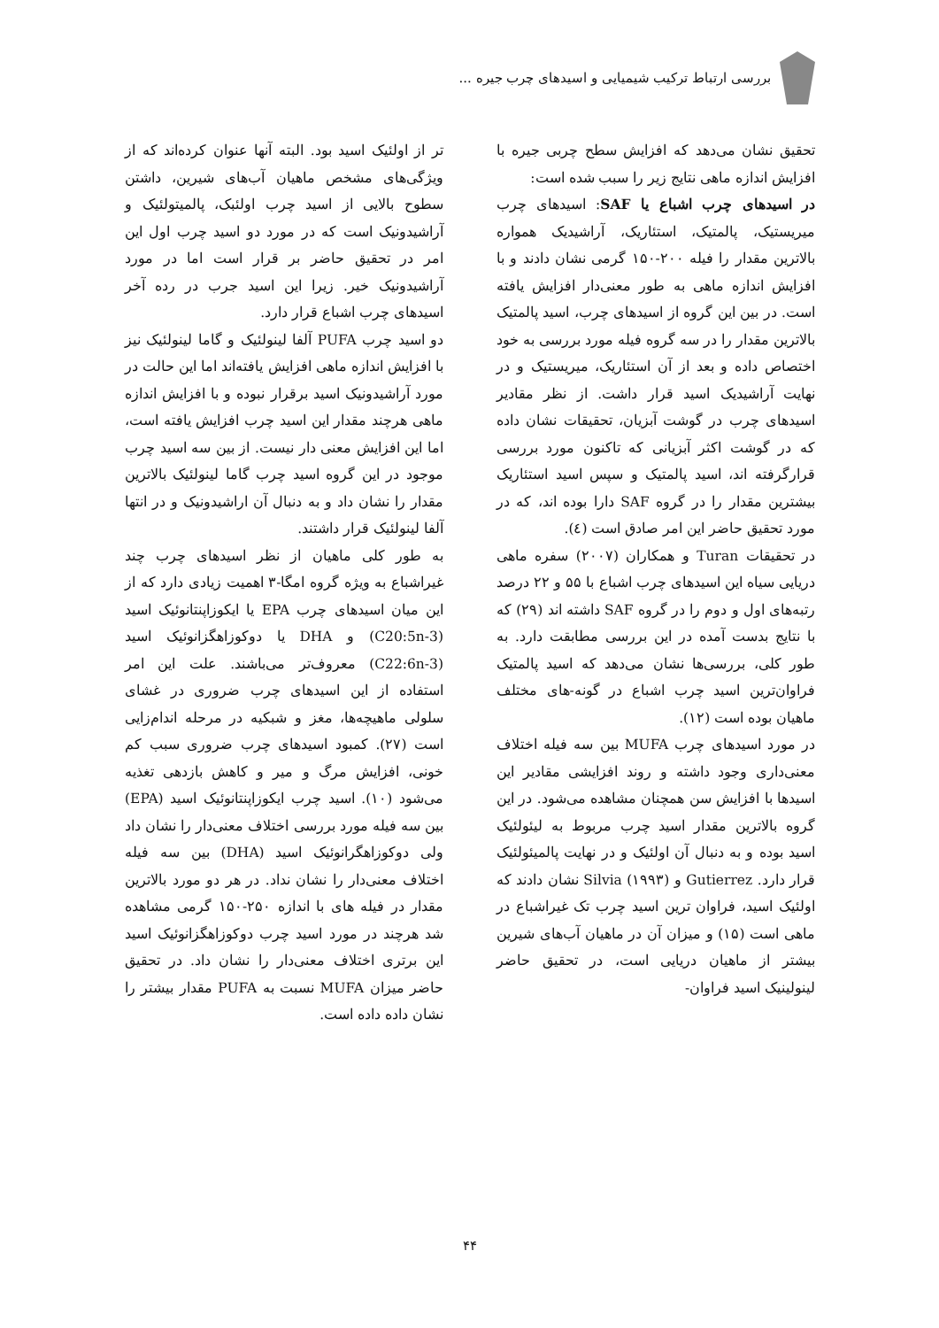بررسی ارتباط ترکیب شیمیایی و اسیدهای چرب جیره ...
تحقیق نشان می‌دهد که افزایش سطح چربی جیره با افزایش اندازه ماهی نتایج زیر را سبب شده است:
در اسیدهای چرب اشباع یا SAF: اسیدهای چرب میریستیک، پالمتیک، استئاریک، آراشیدیک همواره بالاترین مقدار را فیله ۲۰۰-۱۵۰ گرمی نشان دادند و با افزایش اندازه ماهی به طور معنی‌دار افزایش یافته است. در بین این گروه از اسیدهای چرب، اسید پالمتیک بالاترین مقدار را در سه گروه فیله مورد بررسی به خود اختصاص داده و بعد از آن استئاریک، میریستیک و در نهایت آراشیدیک اسید قرار داشت. از نظر مقادیر اسیدهای چرب در گوشت آبزیان، تحقیقات نشان داده که در گوشت اکثر آبزیانی که تاکنون مورد بررسی قرارگرفته اند، اسید پالمتیک و سپس اسید استئاریک بیشترین مقدار را در گروه SAF دارا بوده اند، که در مورد تحقیق حاضر این امر صادق است (٤).
در تحقیقات Turan و همکاران (۲۰۰۷) سفره ماهی دریایی سیاه این اسیدهای چرب اشباع با ۵۵ و ۲۲ درصد رتبه‌های اول و دوم را در گروه SAF داشته اند (۲۹) که با نتایج بدست آمده در این بررسی مطابقت دارد. به طور کلی، بررسی‌ها نشان می‌دهد که اسید پالمتیک فراوان‌ترین اسید چرب اشباع در گونه-های مختلف ماهیان بوده است (۱۲).
در مورد اسیدهای چرب MUFA بین سه فیله اختلاف معنی‌داری وجود داشته و روند افزایشی مقادیر این اسیدها با افزایش سن همچنان مشاهده می‌شود. در این گروه بالاترین مقدار اسید چرب مربوط به لیئولئیک اسید بوده و به دنبال آن اولئیک و در نهایت پالمیئولئیک قرار دارد. Gutierrez و Silvia (۱۹۹۳) نشان دادند که اولئیک اسید، فراوان ترین اسید چرب تک غیراشباع در ماهی است (۱۵) و میزان آن در ماهیان آب‌های شیرین بیشتر از ماهیان دریایی است، در تحقیق حاضر لینولینیک اسید فراوان-
تر از اولئیک اسید بود. البته آنها عنوان کرده‌اند که از ویژگی‌های مشخص ماهیان آب‌های شیرین، داشتن سطوح بالایی از اسید چرب اولئبک، پالمیتولئیک و آراشیدونیک است که در مورد دو اسید چرب اول این امر در تحقیق حاضر بر قرار است اما در مورد آراشیدونیک خیر. زیرا این اسید جرب در رده آخر اسیدهای چرب اشباع قرار دارد.
دو اسید چرب PUFA آلفا لینولئیک و گاما لینولئیک نیز با افزایش اندازه ماهی افزایش یافته‌اند اما این حالت در مورد آراشیدونیک اسید برقرار نبوده و با افزایش اندازه ماهی هرچند مقدار این اسید چرب افزایش یافته است، اما این افزایش معنی دار نیست. از بین سه اسید چرب موجود در این گروه اسید چرب گاما لینولئیک بالاترین مقدار را نشان داد و به دنبال آن اراشیدونیک و در انتها آلفا لینولئیک قرار داشتند.
به طور کلی ماهیان از نظر اسیدهای چرب چند غیراشباع به ویژه گروه امگا-۳ اهمیت زیادی دارد که از این میان اسیدهای چرب EPA یا ایکوزاپنتانوئیک اسید (C20:5n-3) و DHA یا دوکوزاهگزانوئیک اسید (C22:6n-3) معروف‌تر می‌باشند. علت این امر استفاده از این اسیدهای چرب ضروری در غشای سلولی ماهیچه‌ها، مغز و شبکیه در مرحله اندام‌زایی است (۲۷). کمبود اسیدهای چرب ضروری سبب کم خونی، افزایش مرگ و میر و کاهش بازدهی تغذیه می‌شود (۱۰). اسید چرب ایکوزاپنتانوئیک اسید (EPA) بین سه فیله مورد بررسی اختلاف معنی‌دار را نشان داد ولی دوکوزاهگرانوئیک اسید (DHA) بین سه فیله اختلاف معنی‌دار را نشان نداد. در هر دو مورد بالاترین مقدار در فیله های با اندازه ۲۵۰-۱۵۰ گرمی مشاهده شد هرچند در مورد اسید چرب دوکوزاهگزانوئیک اسید این برتری اختلاف معنی‌دار را نشان داد. در تحقیق حاضر میزان MUFA نسبت به PUFA مقدار بیشتر را نشان داده داده است.
۴۴